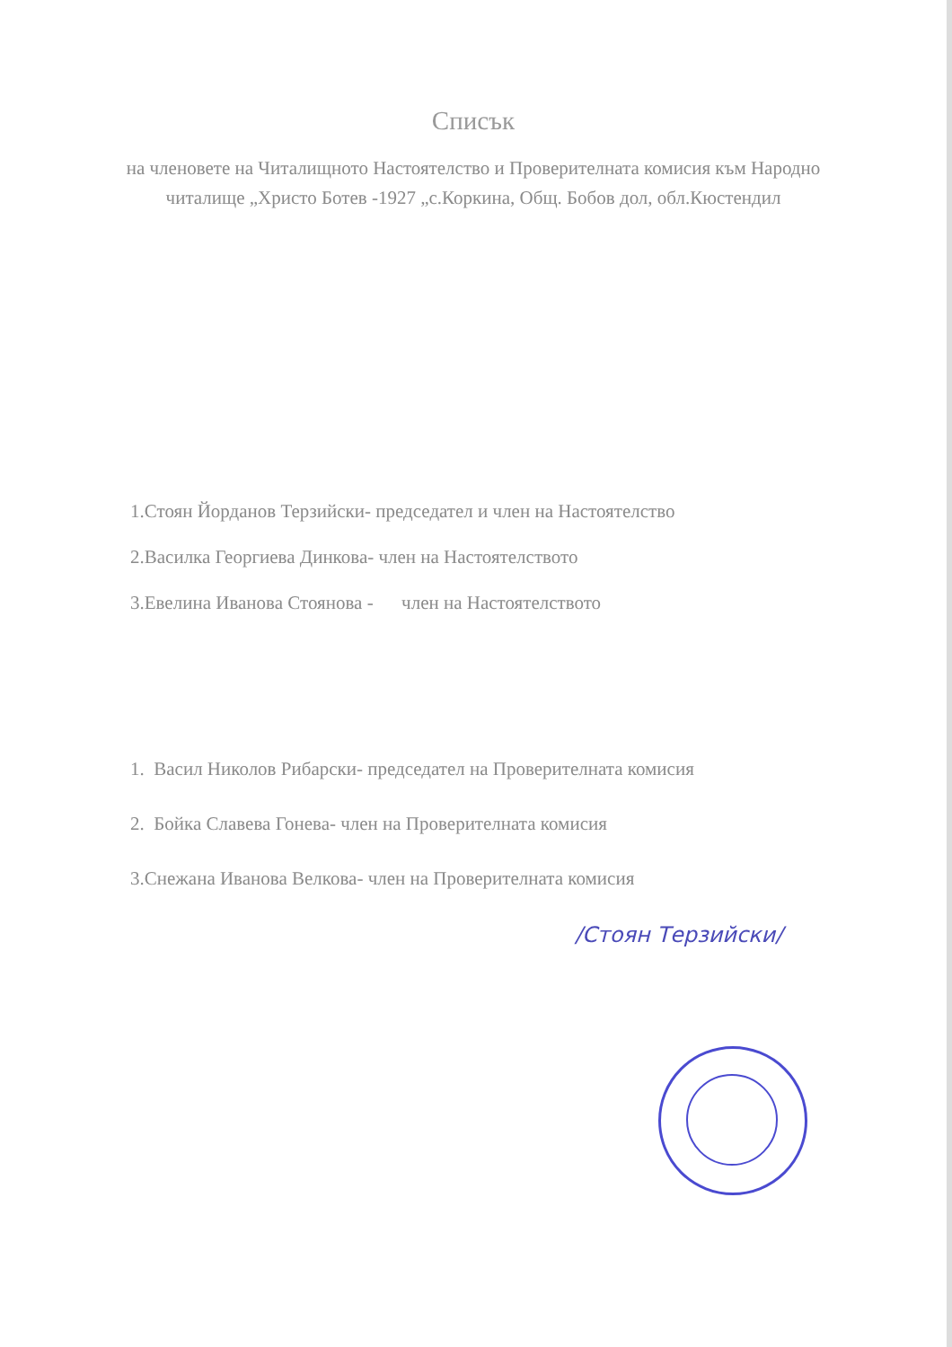Списък
на членовете на Читалищното Настоятелство и Проверителната комисия към Народно читалище „Христо Ботев -1927 „с.Коркина, Общ. Бобов дол, обл.Кюстендил
1.Стоян Йорданов Терзийски- председател и член на Настоятелство
2.Василка Георгиева Динкова- член на Настоятелството
3.Евелина Иванова Стоянова - член на Настоятелството
1. Васил Николов Рибарски- председател на Проверителната комисия
2. Бойка Славева Гонева- член на Проверителната комисия
3.Снежана Иванова Велкова- член на Проверителната комисия
/Стоян Терзийски/